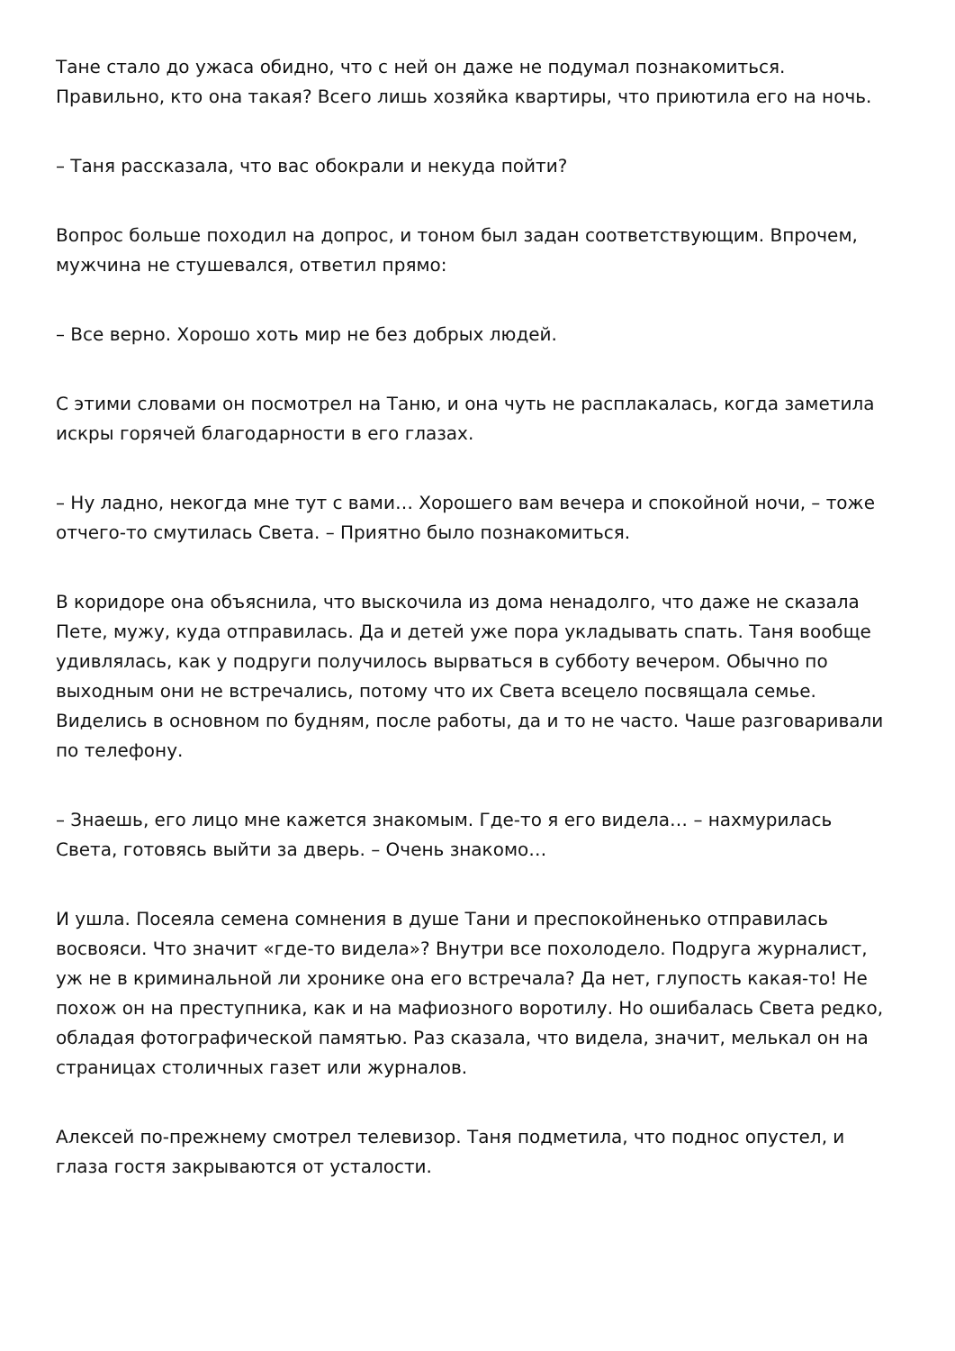Тане стало до ужаса обидно, что с ней он даже не подумал познакомиться. Правильно, кто она такая? Всего лишь хозяйка квартиры, что приютила его на ночь.
– Таня рассказала, что вас обокрали и некуда пойти?
Вопрос больше походил на допрос, и тоном был задан соответствующим. Впрочем, мужчина не стушевался, ответил прямо:
– Все верно. Хорошо хоть мир не без добрых людей.
С этими словами он посмотрел на Таню, и она чуть не расплакалась, когда заметила искры горячей благодарности в его глазах.
– Ну ладно, некогда мне тут с вами… Хорошего вам вечера и спокойной ночи, – тоже отчего-то смутилась Света. – Приятно было познакомиться.
В коридоре она объяснила, что выскочила из дома ненадолго, что даже не сказала Пете, мужу, куда отправилась. Да и детей уже пора укладывать спать. Таня вообще удивлялась, как у подруги получилось вырваться в субботу вечером. Обычно по выходным они не встречались, потому что их Света всецело посвящала семье. Виделись в основном по будням, после работы, да и то не часто. Чаше разговаривали по телефону.
– Знаешь, его лицо мне кажется знакомым. Где-то я его видела… – нахмурилась Света, готовясь выйти за дверь. – Очень знакомо…
И ушла. Посеяла семена сомнения в душе Тани и преспокойненько отправилась восвояси. Что значит «где-то видела»? Внутри все похолодело. Подруга журналист, уж не в криминальной ли хронике она его встречала? Да нет, глупость какая-то! Не похож он на преступника, как и на мафиозного воротилу. Но ошибалась Света редко, обладая фотографической памятью. Раз сказала, что видела, значит, мелькал он на страницах столичных газет или журналов.
Алексей по-прежнему смотрел телевизор. Таня подметила, что поднос опустел, и глаза гостя закрываются от усталости.